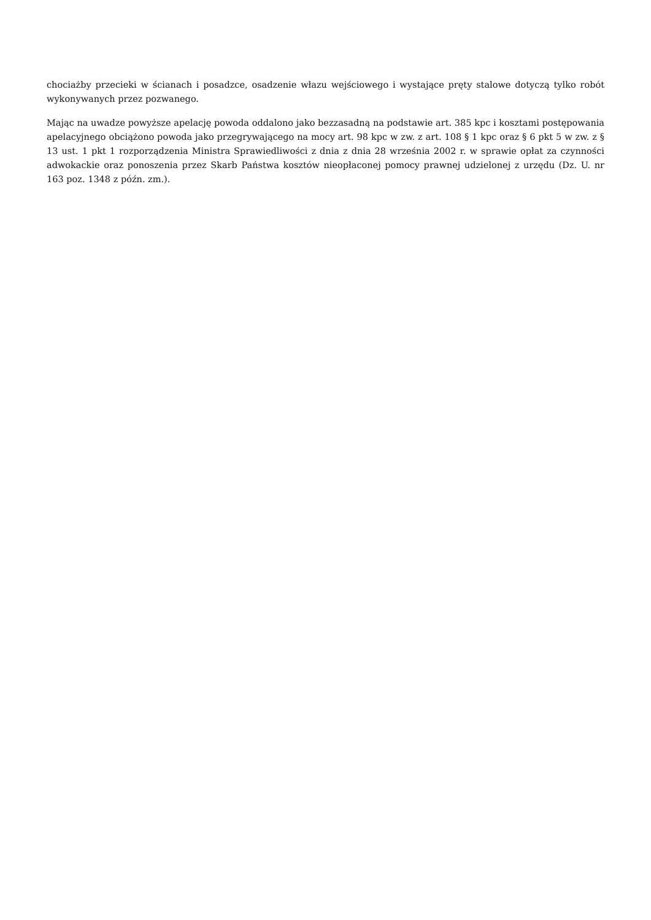chociażby przecieki w ścianach i posadzce, osadzenie włazu wejściowego i wystające pręty stalowe dotyczą tylko robót wykonywanych przez pozwanego.
Mając na uwadze powyższe apelację powoda oddalono jako bezzasadną na podstawie art. 385 kpc i kosztami postępowania apelacyjnego obciążono powoda jako przegrywającego na mocy art. 98 kpc w zw. z art. 108 § 1 kpc oraz § 6 pkt 5 w zw. z § 13 ust. 1 pkt 1 rozporządzenia Ministra Sprawiedliwości z dnia z dnia 28 września 2002 r. w sprawie opłat za czynności adwokackie oraz ponoszenia przez Skarb Państwa kosztów nieopłaconej pomocy prawnej udzielonej z urzędu (Dz. U. nr 163 poz. 1348 z późn. zm.).